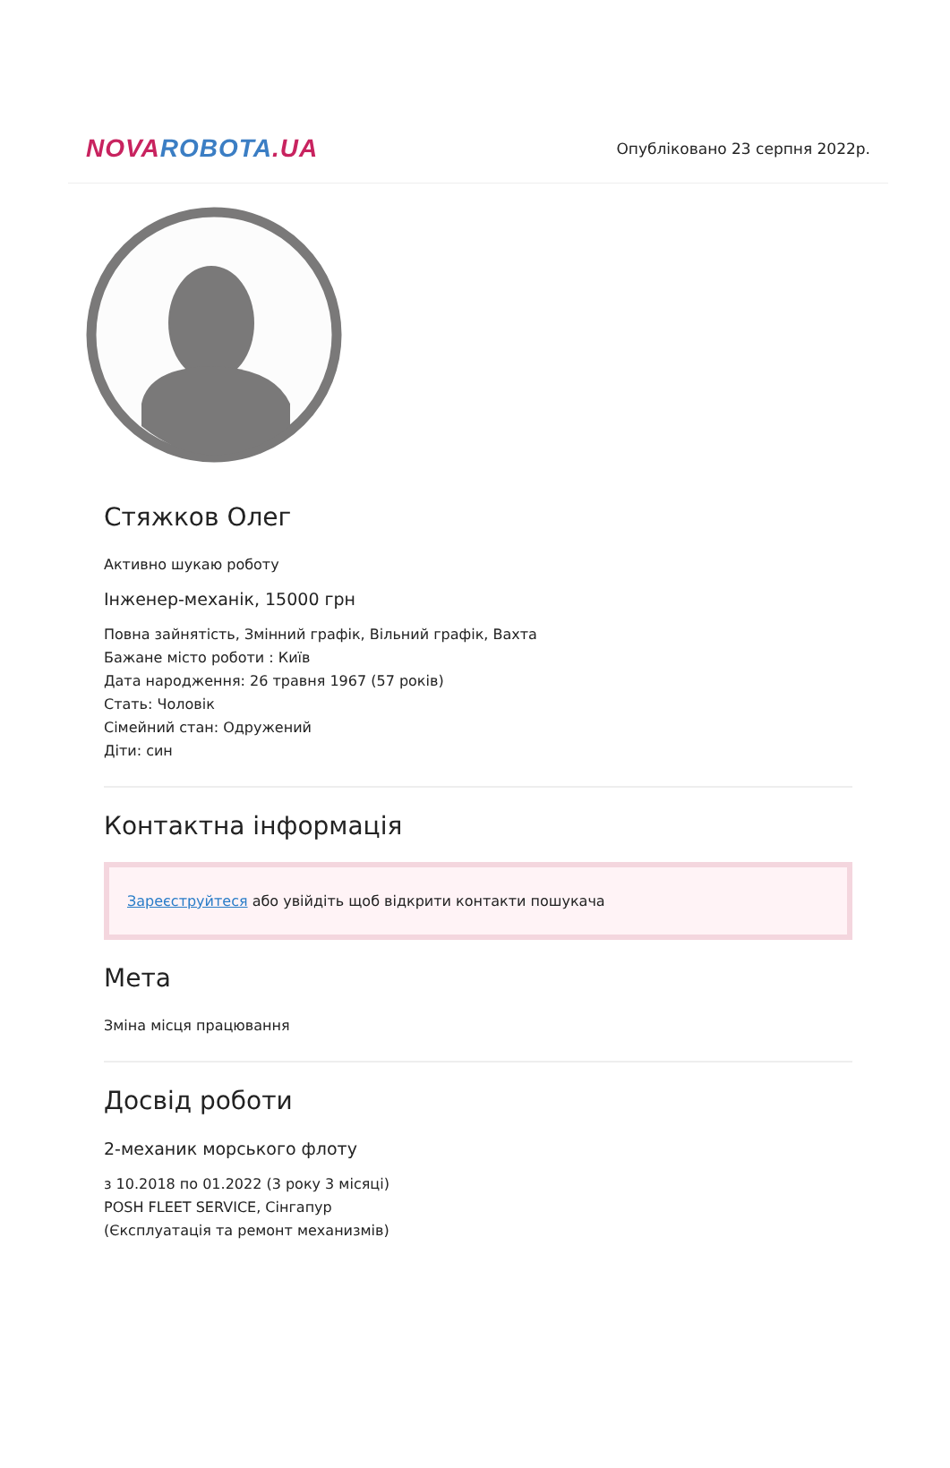NOVA ROBOTA.UA
Опубліковано 23 серпня 2022р.
Стяжков Олег
Активно шукаю роботу
Інженер-механік, 15000 грн
Повна зайнятість, Змінний графік, Вільний графік, Вахта
Бажане місто роботи : Київ
Дата народження: 26 травня 1967 (57 років)
Стать: Чоловік
Сімейний стан: Одружений
Діти: син
Контактна інформація
Зареєструйтеся або увійдіть щоб відкрити контакти пошукача
Мета
Зміна місця працювання
Досвід роботи
2-механик морського флоту
з 10.2018 по 01.2022 (3 року 3 місяці)
POSH FLEET SERVICE, Сінгапур
(Єксплуатація та ремонт механизмів)